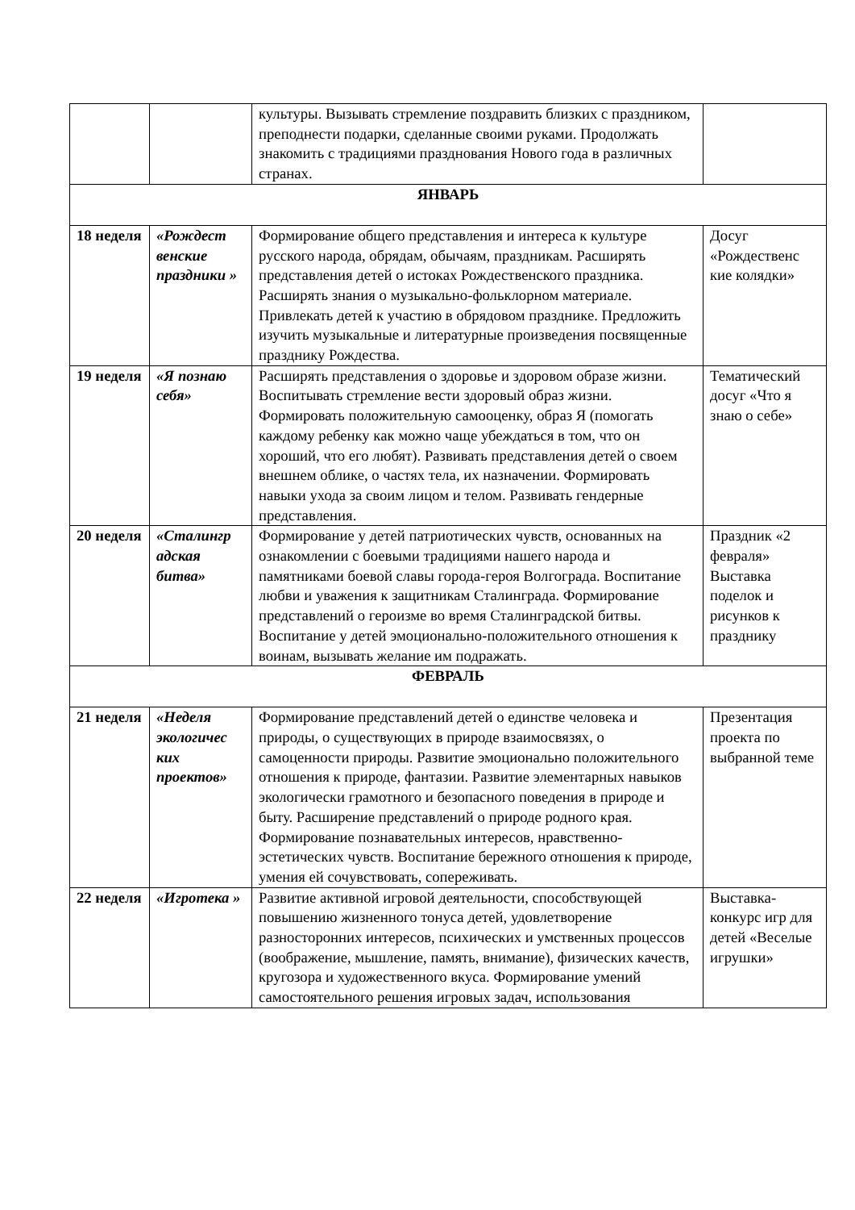| | | культуры. Вызывать стремление поздравить близких с праздником, преподнести подарки, сделанные своими руками. Продолжать знакомить с традициями празднования Нового года в различных странах. | |
| ЯНВАРЬ | | | |
| 18 неделя | «Рождест венские праздники » | Формирование общего представления и интереса к культуре русского народа, обрядам, обычаям, праздникам. Расширять представления детей о истоках Рождественского праздника. Расширять знания о музыкально-фольклорном материале. Привлекать детей к участию в обрядовом празднике. Предложить изучить музыкальные и литературные произведения посвященные празднику Рождества. | Досуг «Рождественс кие колядки» |
| 19 неделя | «Я познаю себя» | Расширять представления о здоровье и здоровом образе жизни. Воспитывать стремление вести здоровый образ жизни. Формировать положительную самооценку, образ Я (помогать каждому ребенку как можно чаще убеждаться в том, что он хороший, что его любят). Развивать представления детей о своем внешнем облике, о частях тела, их назначении. Формировать навыки ухода за своим лицом и телом. Развивать гендерные представления. | Тематический досуг «Что я знаю о себе» |
| 20 неделя | «Сталингр адская битва» | Формирование у детей патриотических чувств, основанных на ознакомлении с боевыми традициями нашего народа и памятниками боевой славы города-героя Волгограда. Воспитание любви и уважения к защитникам Сталинграда. Формирование представлений о героизме во время Сталинградской битвы. Воспитание у детей эмоционально-положительного отношения к воинам, вызывать желание им подражать. | Праздник «2 февраля» Выставка поделок и рисунков к празднику |
| ФЕВРАЛЬ | | | |
| 21 неделя | «Неделя экологичес ких проектов» | Формирование представлений детей о единстве человека и природы, о существующих в природе взаимосвязях, о самоценности природы. Развитие эмоционально положительного отношения к природе, фантазии. Развитие элементарных навыков экологически грамотного и безопасного поведения в природе и быту. Расширение представлений о природе родного края. Формирование познавательных интересов, нравственно-эстетических чувств. Воспитание бережного отношения к природе, умения ей сочувствовать, сопереживать. | Презентация проекта по выбранной теме |
| 22 неделя | «Игротека » | Развитие активной игровой деятельности, способствующей повышению жизненного тонуса детей, удовлетворение разносторонних интересов, психических и умственных процессов (воображение, мышление, память, внимание), физических качеств, кругозора и художественного вкуса. Формирование умений самостоятельного решения игровых задач, использования | Выставка-конкурс игр для детей «Веселые игрушки» |